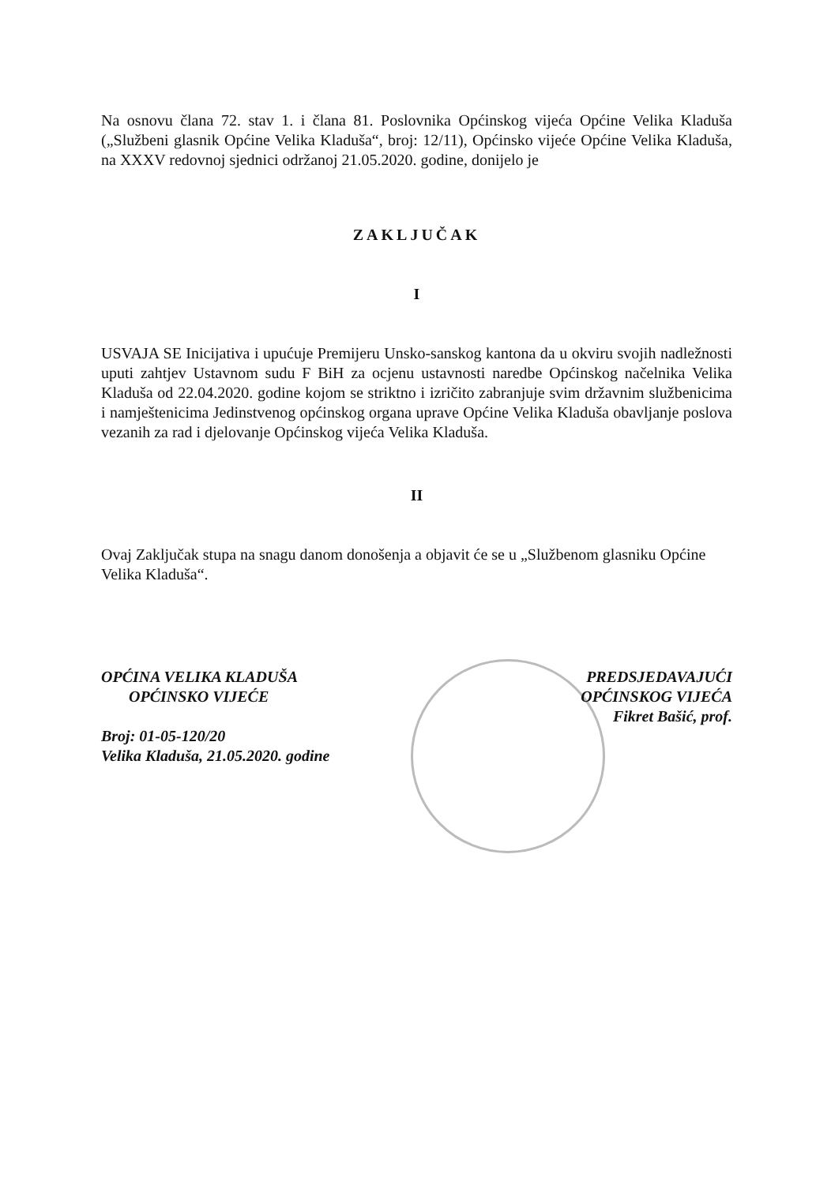Na osnovu člana 72. stav 1. i člana 81. Poslovnika Općinskog vijeća Općine Velika Kladuša („Službeni glasnik Općine Velika Kladuša“, broj: 12/11), Općinsko vijeće Općine Velika Kladuša, na XXXV redovnoj sjednici održanoj 21.05.2020. godine, donijelo je
ZAKLJUČAK
I
USVAJA SE Inicijativa i upućuje Premijeru Unsko-sanskog kantona da u okviru svojih nadležnosti uputi zahtjev Ustavnom sudu F BiH za ocjenu ustavnosti naredbe Općinskog načelnika Velika Kladuša od 22.04.2020. godine kojom se striktno i izričito zabranjuje svim državnim službenicima i namještenicima Jedinstvenog općinskog organa uprave Općine Velika Kladuša obavljanje poslova vezanih za rad i djelovanje Općinskog vijeća Velika Kladuša.
II
Ovaj Zaključak stupa na snagu danom donošenja a objavit će se u „Službenom glasniku Općine Velika Kladuša“.
OPĆINA VELIKA KLADUŠA
OPĆINSKO VIJEĆE
Broj: 01-05-120/20
Velika Kladuša, 21.05.2020. godine
PREDSJEDAVAJUĆI
OPĆINSKOG VIJEĆA
Fikret Bašić, prof.